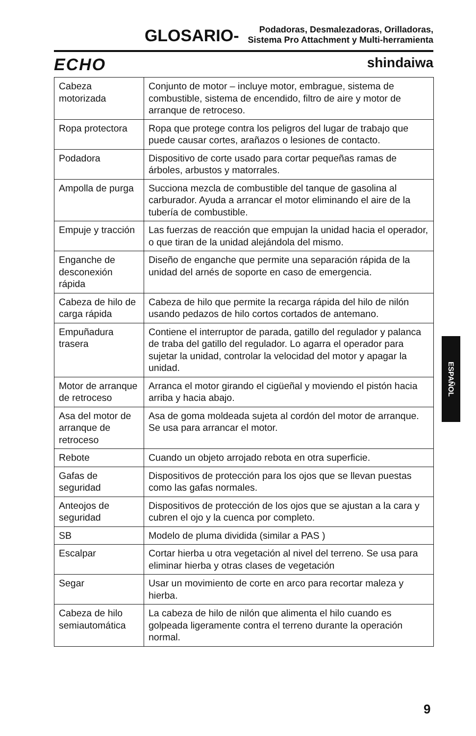GLOSARIO-
Podadoras, Desmalezadoras, Orilladoras,
Sistema Pro Attachment y Multi-herramienta
ECHO shindaiwa
| Cabeza motorizada | Conjunto de motor – incluye motor, embrague, sistema de combustible, sistema de encendido, filtro de aire y motor de arranque de retroceso. |
| Ropa protectora | Ropa que protege contra los peligros del lugar de trabajo que puede causar cortes, arañazos o lesiones de contacto. |
| Podadora | Dispositivo de corte usado para cortar pequeñas ramas de árboles, arbustos y matorrales. |
| Ampolla de purga | Succiona mezcla de combustible del tanque de gasolina al carburador. Ayuda a arrancar el motor eliminando el aire de la tubería de combustible. |
| Empuje y tracción | Las fuerzas de reacción que empujan la unidad hacia el operador, o que tiran de la unidad alejándola del mismo. |
| Enganche de desconexión rápida | Diseño de enganche que permite una separación rápida de la unidad del arnés de soporte en caso de emergencia. |
| Cabeza de hilo de carga rápida | Cabeza de hilo que permite la recarga rápida del hilo de nilón usando pedazos de hilo cortos cortados de antemano. |
| Empuñadura trasera | Contiene el interruptor de parada, gatillo del regulador y palanca de traba del gatillo del regulador. Lo agarra el operador para sujetar la unidad, controlar la velocidad del motor y apagar la unidad. |
| Motor de arranque de retroceso | Arranca el motor girando el cigüeñal y moviendo el pistón hacia arriba y hacia abajo. |
| Asa del motor de arranque de retroceso | Asa de goma moldeada sujeta al cordón del motor de arranque. Se usa para arrancar el motor. |
| Rebote | Cuando un objeto arrojado rebota en otra superficie. |
| Gafas de seguridad | Dispositivos de protección para los ojos que se llevan puestas como las gafas normales. |
| Anteojos de seguridad | Dispositivos de protección de los ojos que se ajustan a la cara y cubren el ojo y la cuenca por completo. |
| SB | Modelo de pluma dividida (similar a PAS ) |
| Escalpar | Cortar hierba u otra vegetación al nivel del terreno. Se usa para eliminar hierba y otras clases de vegetación |
| Segar | Usar un movimiento de corte en arco para recortar maleza y hierba. |
| Cabeza de hilo semiautomática | La cabeza de hilo de nilón que alimenta el hilo cuando es golpeada ligeramente contra el terreno durante la operación normal. |
ESPAÑOL
9